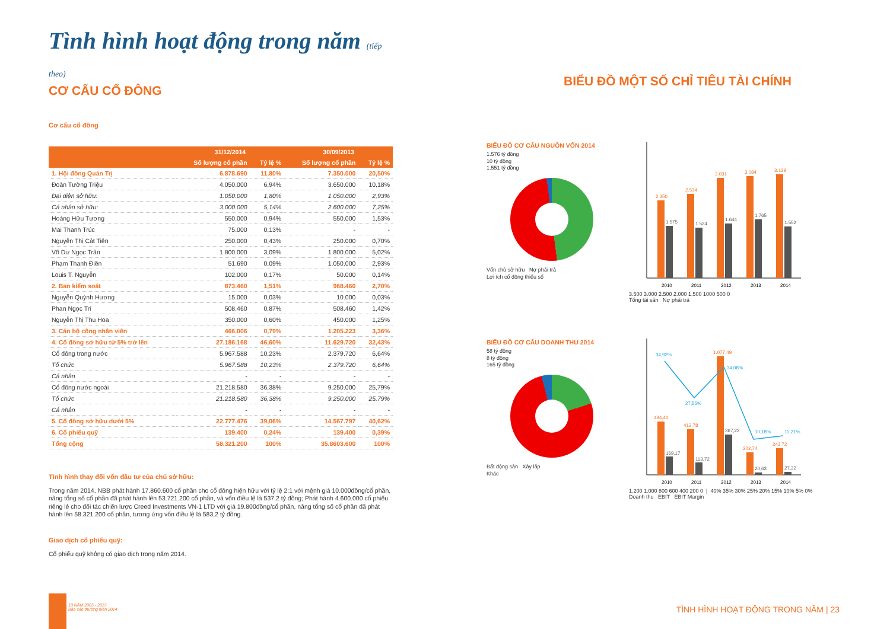Tình hình hoạt động trong năm (tiếp theo)
CƠ CẤU CỔ ĐÔNG
Cơ cấu cổ đông
| | 31/12/2014 | | 30/09/2013 | |
| --- | --- | --- | --- | --- |
| | Số lượng cổ phần | Tỷ lệ % | Số lượng cổ phần | Tỷ lệ % |
| 1. Hội đồng Quản Trị | 6.878.690 | 11,80% | 7.350.000 | 20,50% |
| Đoàn Tường Triệu | 4.050.000 | 6,94% | 3.650.000 | 10,18% |
| Đại diện sở hữu: | 1.050.000 | 1,80% | 1.050.000 | 2,93% |
| Cá nhân sở hữu: | 3.000.000 | 5,14% | 2.600.000 | 7,25% |
| Hoàng Hữu Tương | 550.000 | 0,94% | 550.000 | 1,53% |
| Mai Thanh Trúc | 75.000 | 0,13% | - | - |
| Nguyễn Thị Cát Tiên | 250.000 | 0,43% | 250.000 | 0,70% |
| Võ Dư Ngọc Trân | 1.800.000 | 3,09% | 1.800.000 | 5,02% |
| Phạm Thanh Điền | 51.690 | 0,09% | 1.050.000 | 2,93% |
| Louis T. Nguyễn | 102.000 | 0,17% | 50.000 | 0,14% |
| 2. Ban kiểm soát | 873.460 | 1,51% | 968.460 | 2,70% |
| Nguyễn Quỳnh Hương | 15.000 | 0,03% | 10.000 | 0,03% |
| Phan Ngọc Trí | 508.460 | 0,87% | 508.460 | 1,42% |
| Nguyễn Thị Thu Hoa | 350.000 | 0,60% | 450.000 | 1,25% |
| 3. Cán bộ công nhân viên | 466.006 | 0,79% | 1.205.223 | 3,36% |
| 4. Cổ đông sở hữu từ 5% trở lên | 27.186.168 | 46,60% | 11.629.720 | 32,43% |
| Cổ đông trong nước | 5.967.588 | 10,23% | 2.379.720 | 6,64% |
| Tổ chức | 5.967.588 | 10,23% | 2.379.720 | 6,64% |
| Cá nhân | - | - | - | - |
| Cổ đông nước ngoài | 21.218.580 | 36,38% | 9.250.000 | 25,79% |
| Tổ chức | 21.218.580 | 36,38% | 9.250.000 | 25,79% |
| Cá nhân | - | - | - | - |
| 5. Cổ đông sở hữu dưới 5% | 22.777.476 | 39,06% | 14.567.797 | 40,62% |
| 6. Cổ phiếu quỹ | 139.400 | 0,24% | 139.400 | 0,39% |
| Tổng cộng | 58.321.200 | 100% | 35.8603.600 | 100% |
Tình hình thay đổi vốn đầu tư của chủ sở hữu:
Trong năm 2014, NBB phát hành 17.860.600 cổ phần cho cổ đông hiện hữu với tỷ lệ 2:1 với mệnh giá 10.000đồng/cổ phần, nâng tổng số cổ phần đã phát hành lên 53.721.200 cổ phần, và vốn điều lệ là 537,2 tỷ đồng; Phát hành 4.600.000 cổ phiếu riêng lẻ cho đối tác chiến lược Creed Investments VN-1 LTD với giá 19.800đồng/cổ phần, nâng tổng số cổ phần đã phát hành lên 58.321.200 cổ phần, tương ứng vốn điều lệ là 583,2 tỷ đồng.
Giao dịch cổ phiếu quỹ:
Cổ phiếu quỹ không có giao dịch trong năm 2014.
BIỂU ĐỒ MỘT SỐ CHỈ TIÊU TÀI CHÍNH
BIỂU ĐỒ CƠ CẤU NGUỒN VỐN 2014
1.576 tỷ đồng
10 tỷ đồng
1.551 tỷ đồng
Vốn chủ sở hữu Nợ phải trả
Lợi ích cổ đông thiểu số
2.350
2.534
3.031
3.084
3.139
1.575
1.524
1.644
1.765
1.552
2010
2011
2012
2013
2014
3.500 3.000 2.500 2.000 1.500 1000 500 0
Tổng tài sản Nợ phải trả
BIỂU ĐỒ CƠ CẤU DOANH THU 2014
58 tỷ đồng
8 tỷ đồng
165 tỷ đồng
Bất động sản Xây lắp
Khác
484,40
412,78
1.077,49
202,74
243,72
169,17
113,72
367,22
20,63
27,32
34,92%
27,55%
34,08%
10,18%
11,21%
2010
2011
2012
2013
2014
1.200 1.000 800 600 400 200 0 | 40% 35% 30% 25% 20% 15% 10% 5% 0%
Doanh thu EBIT EBIT Margin
10 NĂM 2005 - 2015
Báo cáo thường niên 2014
TÌNH HÌNH HOẠT ĐỘNG TRONG NĂM | 23